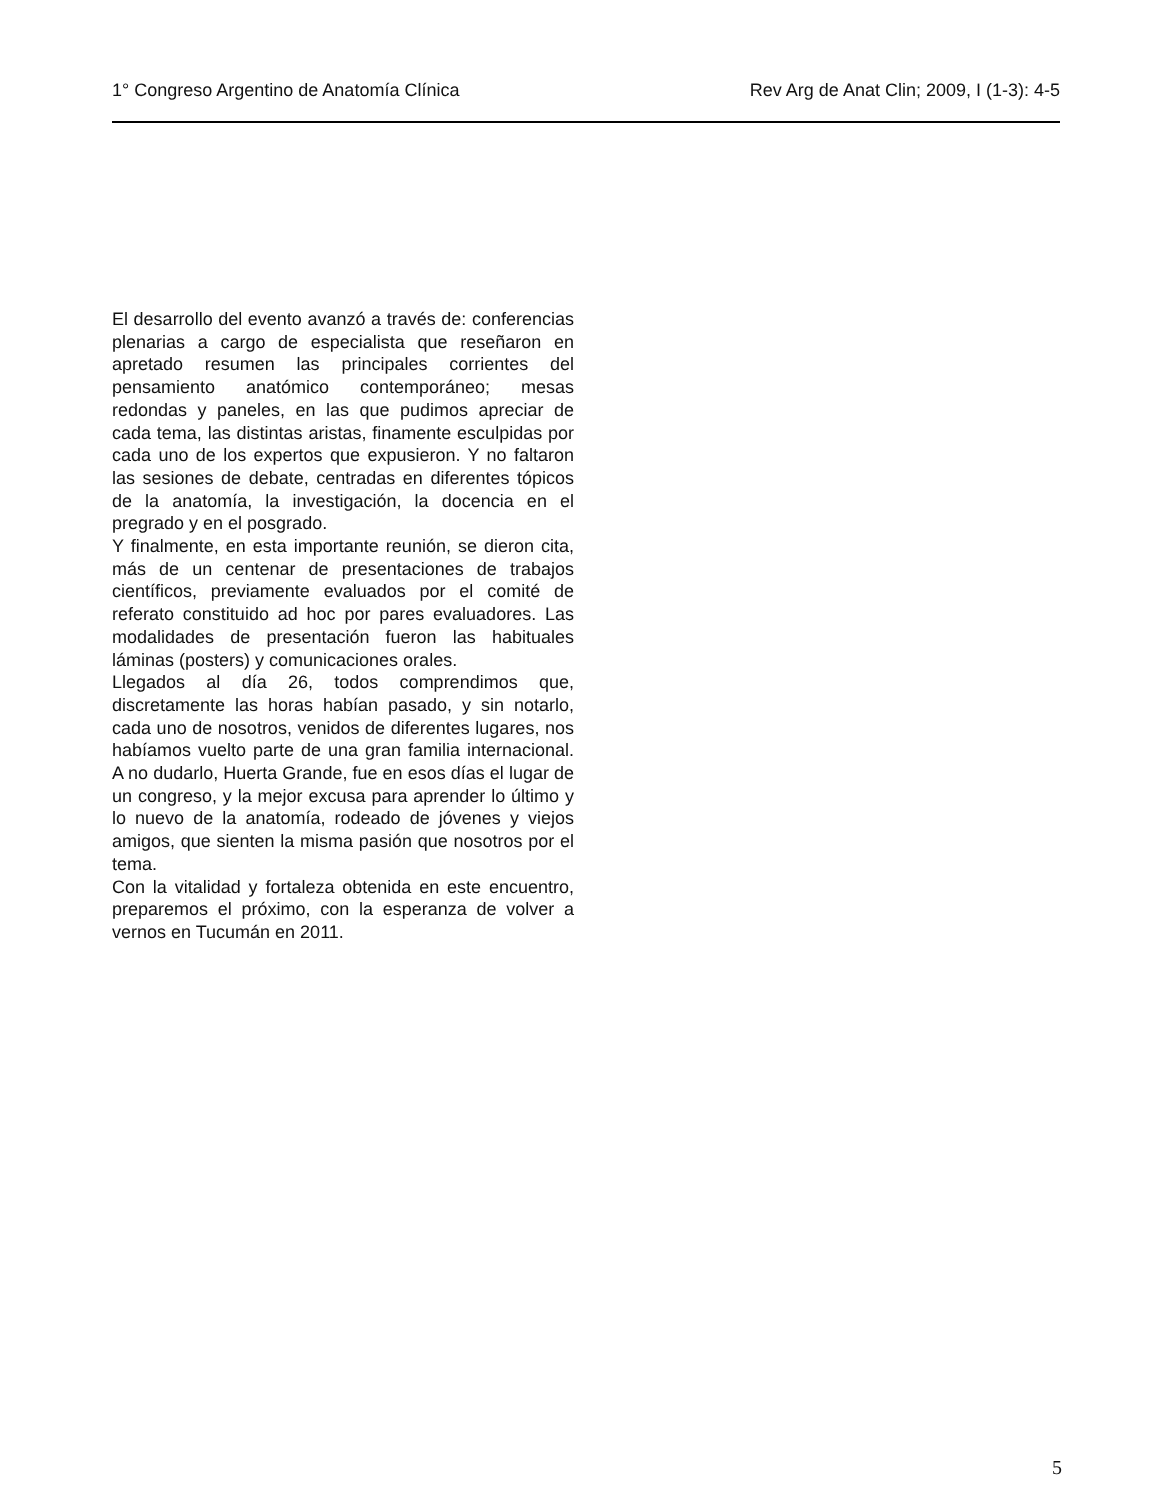1° Congreso Argentino de Anatomía Clínica Rev Arg de Anat Clin; 2009, I (1-3): 4-5
El desarrollo del evento avanzó a través de: conferencias plenarias a cargo de especialista que reseñaron en apretado resumen las principales corrientes del pensamiento anatómico contemporáneo; mesas redondas y paneles, en las que pudimos apreciar de cada tema, las distintas aristas, finamente esculpidas por cada uno de los expertos que expusieron. Y no faltaron las sesiones de debate, centradas en diferentes tópicos de la anatomía, la investigación, la docencia en el pregrado y en el posgrado.
Y finalmente, en esta importante reunión, se dieron cita, más de un centenar de presentaciones de trabajos científicos, previamente evaluados por el comité de referato constituido ad hoc por pares evaluadores. Las modalidades de presentación fueron las habituales láminas (posters) y comunicaciones orales.
Llegados al día 26, todos comprendimos que, discretamente las horas habían pasado, y sin notarlo, cada uno de nosotros, venidos de diferentes lugares, nos habíamos vuelto parte de una gran familia internacional. A no dudarlo, Huerta Grande, fue en esos días el lugar de un congreso, y la mejor excusa para aprender lo último y lo nuevo de la anatomía, rodeado de jóvenes y viejos amigos, que sienten la misma pasión que nosotros por el tema.
Con la vitalidad y fortaleza obtenida en este encuentro, preparemos el próximo, con la esperanza de volver a vernos en Tucumán en 2011.
5